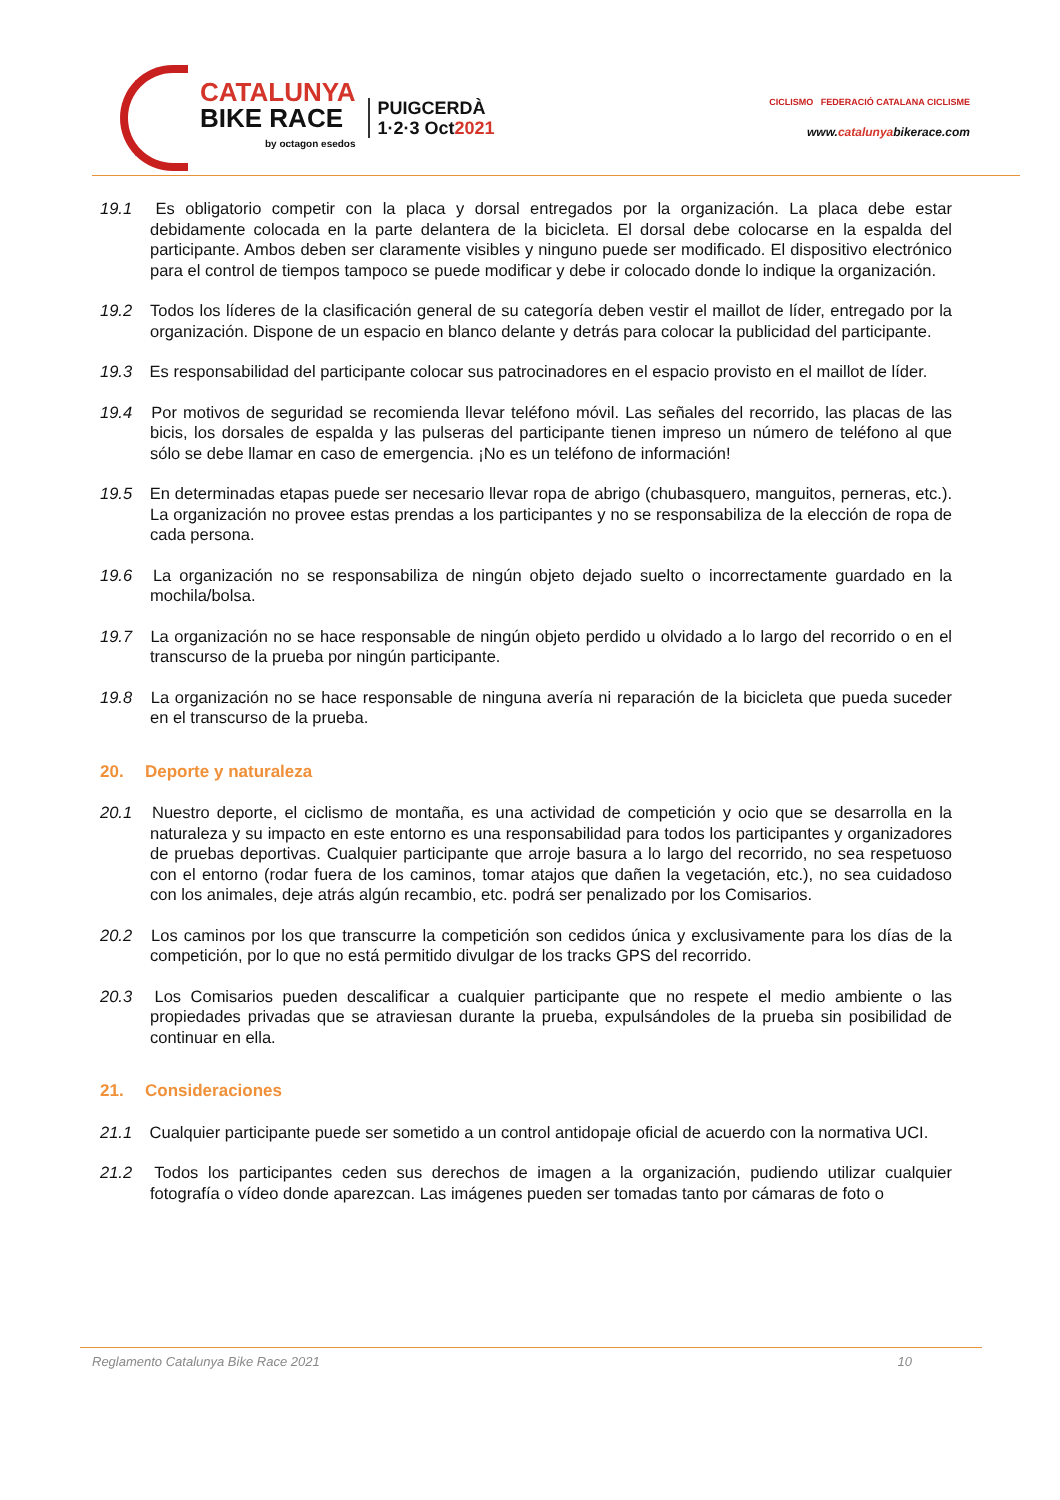CATALUNYA
BIKE RACE
by octagon esedos
PUIGCERDÀ
1·2·3 Oct2021
CICLISMO FEDERACIÓ CATALANA CICLISME
www.catalunyabikerace.com
19.1 Es obligatorio competir con la placa y dorsal entregados por la organización. La placa debe estar debidamente colocada en la parte delantera de la bicicleta. El dorsal debe colocarse en la espalda del participante. Ambos deben ser claramente visibles y ninguno puede ser modificado. El dispositivo electrónico para el control de tiempos tampoco se puede modificar y debe ir colocado donde lo indique la organización.
19.2 Todos los líderes de la clasificación general de su categoría deben vestir el maillot de líder, entregado por la organización. Dispone de un espacio en blanco delante y detrás para colocar la publicidad del participante.
19.3 Es responsabilidad del participante colocar sus patrocinadores en el espacio provisto en el maillot de líder.
19.4 Por motivos de seguridad se recomienda llevar teléfono móvil. Las señales del recorrido, las placas de las bicis, los dorsales de espalda y las pulseras del participante tienen impreso un número de teléfono al que sólo se debe llamar en caso de emergencia. ¡No es un teléfono de información!
19.5 En determinadas etapas puede ser necesario llevar ropa de abrigo (chubasquero, manguitos, perneras, etc.). La organización no provee estas prendas a los participantes y no se responsabiliza de la elección de ropa de cada persona.
19.6 La organización no se responsabiliza de ningún objeto dejado suelto o incorrectamente guardado en la mochila/bolsa.
19.7 La organización no se hace responsable de ningún objeto perdido u olvidado a lo largo del recorrido o en el transcurso de la prueba por ningún participante.
19.8 La organización no se hace responsable de ninguna avería ni reparación de la bicicleta que pueda suceder en el transcurso de la prueba.
20. Deporte y naturaleza
20.1 Nuestro deporte, el ciclismo de montaña, es una actividad de competición y ocio que se desarrolla en la naturaleza y su impacto en este entorno es una responsabilidad para todos los participantes y organizadores de pruebas deportivas. Cualquier participante que arroje basura a lo largo del recorrido, no sea respetuoso con el entorno (rodar fuera de los caminos, tomar atajos que dañen la vegetación, etc.), no sea cuidadoso con los animales, deje atrás algún recambio, etc. podrá ser penalizado por los Comisarios.
20.2 Los caminos por los que transcurre la competición son cedidos única y exclusivamente para los días de la competición, por lo que no está permitido divulgar de los tracks GPS del recorrido.
20.3 Los Comisarios pueden descalificar a cualquier participante que no respete el medio ambiente o las propiedades privadas que se atraviesan durante la prueba, expulsándoles de la prueba sin posibilidad de continuar en ella.
21. Consideraciones
21.1 Cualquier participante puede ser sometido a un control antidopaje oficial de acuerdo con la normativa UCI.
21.2 Todos los participantes ceden sus derechos de imagen a la organización, pudiendo utilizar cualquier fotografía o vídeo donde aparezcan. Las imágenes pueden ser tomadas tanto por cámaras de foto o
Reglamento Catalunya Bike Race 2021 10